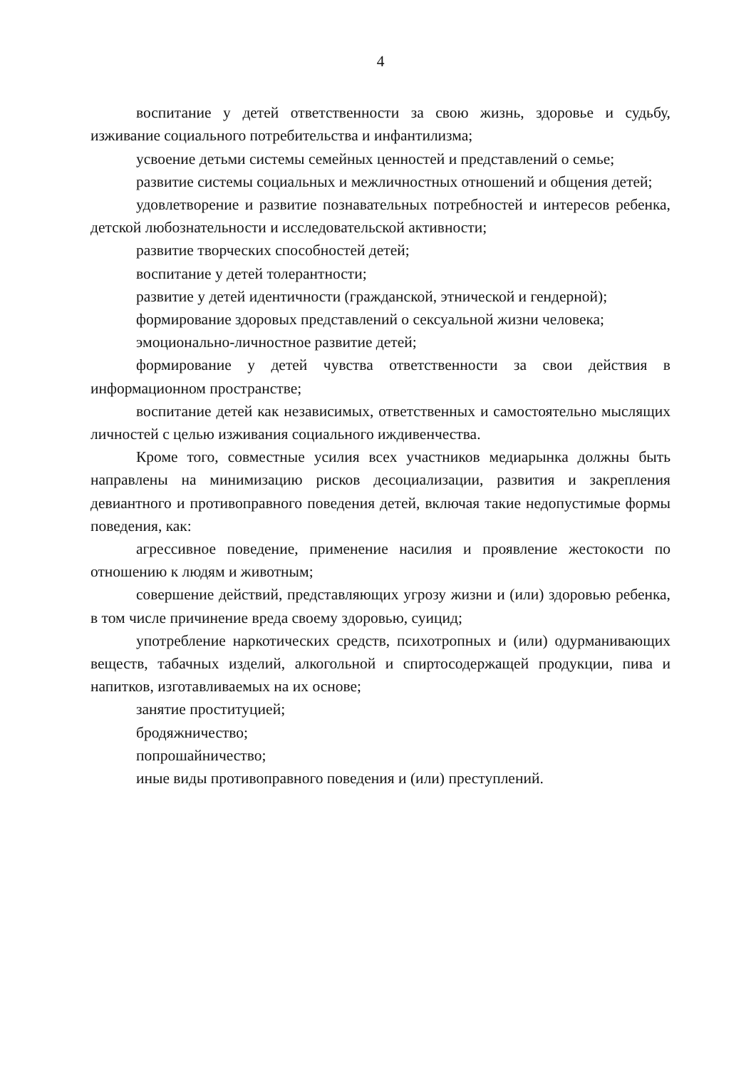4
воспитание у детей ответственности за свою жизнь, здоровье и судьбу, изживание социального потребительства и инфантилизма;
усвоение детьми системы семейных ценностей и представлений о семье;
развитие системы социальных и межличностных отношений и общения детей;
удовлетворение и развитие познавательных потребностей и интересов ребенка, детской любознательности и исследовательской активности;
развитие творческих способностей детей;
воспитание у детей толерантности;
развитие у детей идентичности (гражданской, этнической и гендерной);
формирование здоровых представлений о сексуальной жизни человека;
эмоционально-личностное развитие детей;
формирование у детей чувства ответственности за свои действия в информационном пространстве;
воспитание детей как независимых, ответственных и самостоятельно мыслящих личностей с целью изживания социального иждивенчества.
Кроме того, совместные усилия всех участников медиарынка должны быть направлены на минимизацию рисков десоциализации, развития и закрепления девиантного и противоправного поведения детей, включая такие недопустимые формы поведения, как:
агрессивное поведение, применение насилия и проявление жестокости по отношению к людям и животным;
совершение действий, представляющих угрозу жизни и (или) здоровью ребенка, в том числе причинение вреда своему здоровью, суицид;
употребление наркотических средств, психотропных и (или) одурманивающих веществ, табачных изделий, алкогольной и спиртосодержащей продукции, пива и напитков, изготавливаемых на их основе;
занятие проституцией;
бродяжничество;
попрошайничество;
иные виды противоправного поведения и (или) преступлений.